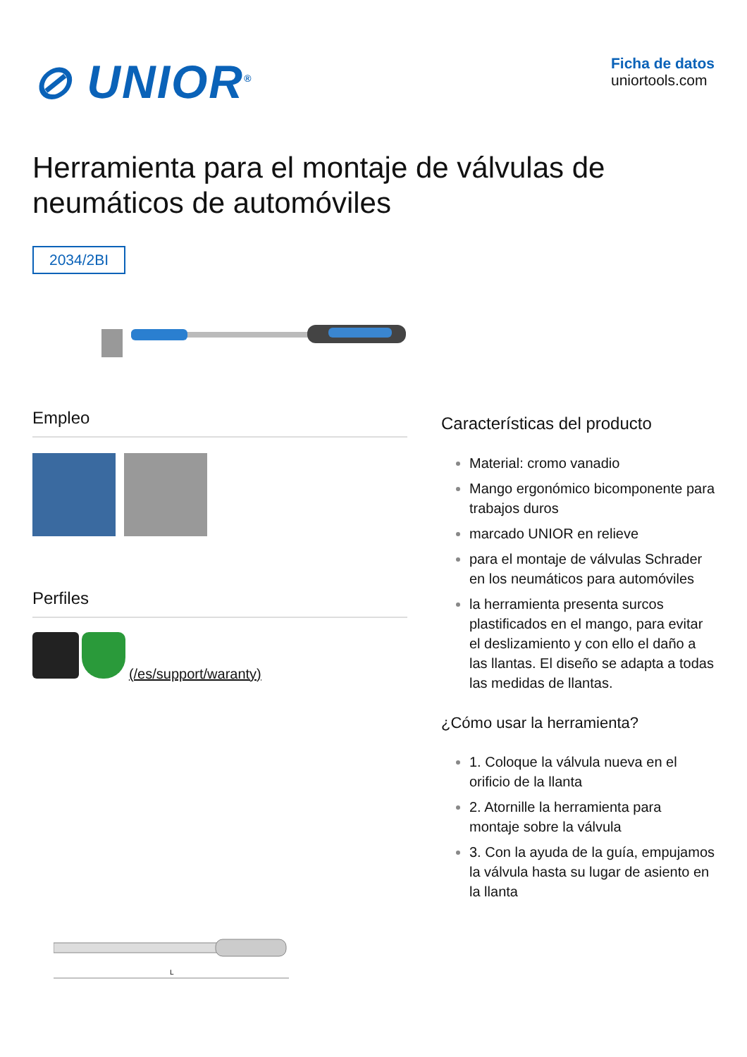⊘ UNIOR<sup>®</sup>
Ficha de datos
uniortools.com
Herramienta para el montaje de válvulas de neumáticos de automóviles
2034/2BI
Empleo
Perfiles
(/es/support/waranty)
L
Características del producto
Material: cromo vanadio
Mango ergonómico bicomponente para trabajos duros
marcado UNIOR en relieve
para el montaje de válvulas Schrader en los neumáticos para automóviles
la herramienta presenta surcos plastificados en el mango, para evitar el deslizamiento y con ello el daño a las llantas. El diseño se adapta a todas las medidas de llantas.
¿Cómo usar la herramienta?
1. Coloque la válvula nueva en el orificio de la llanta
2. Atornille la herramienta para montaje sobre la válvula
3. Con la ayuda de la guía, empujamos la válvula hasta su lugar de asiento en la llanta